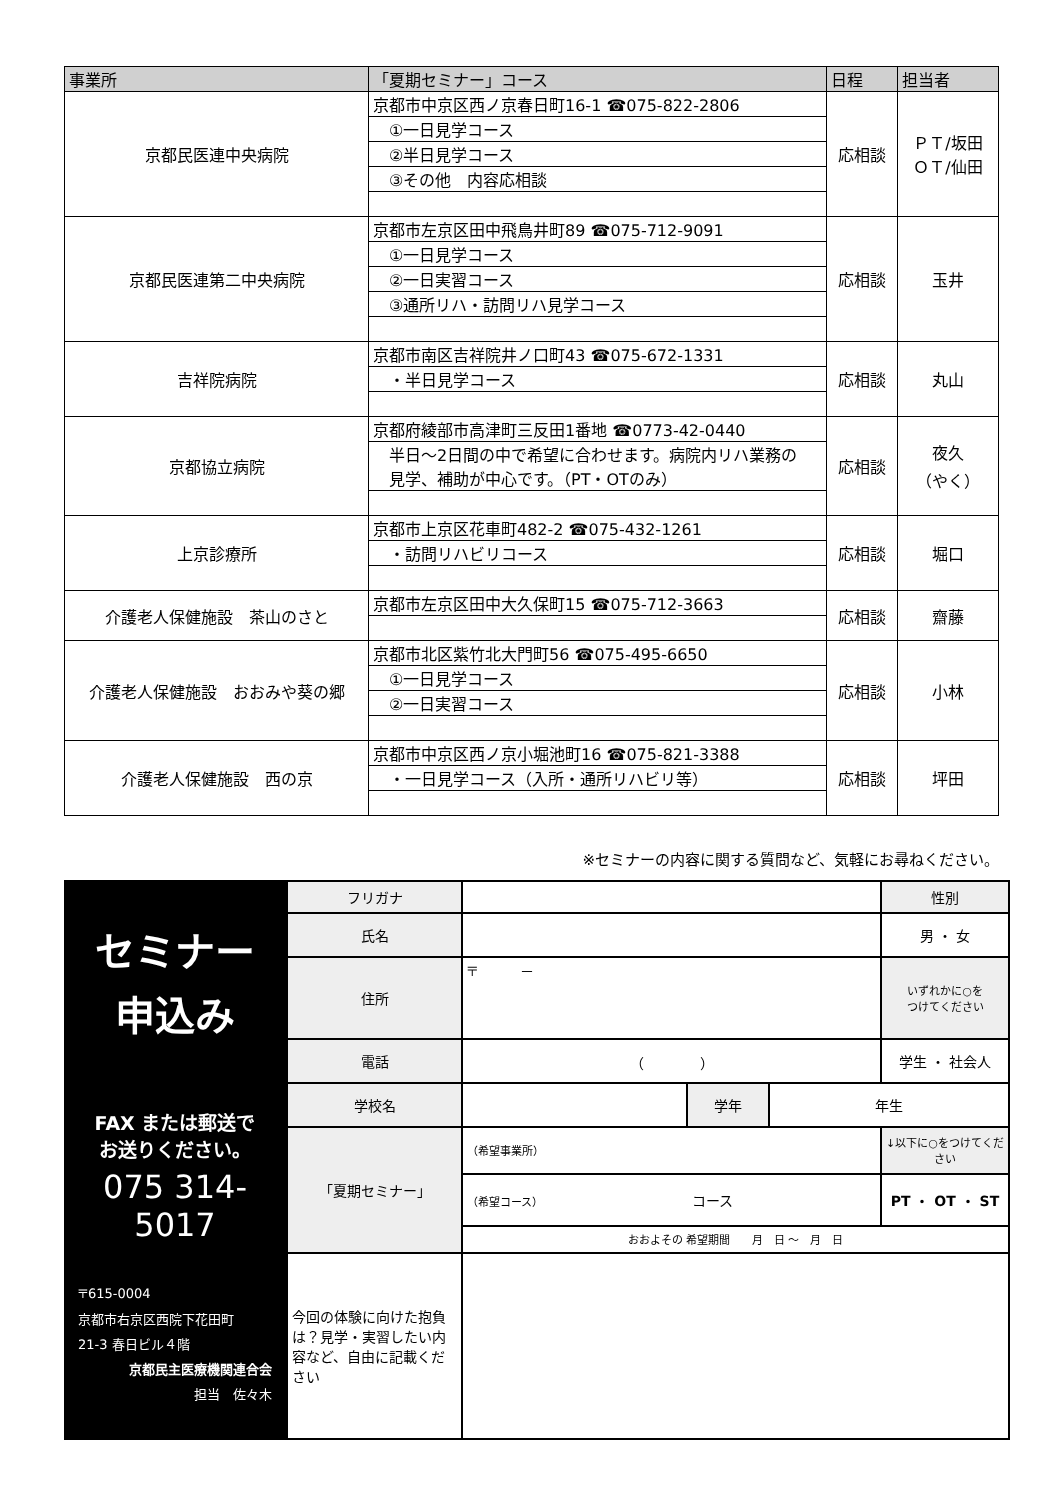| 事業所 | 「夏期セミナー」コース | 日程 | 担当者 |
| --- | --- | --- | --- |
| 京都民医連中央病院 | 京都市中京区西ノ京春日町16-1 ☎075-822-2806 | 応相談 | ＰＴ/坂田 ＯＴ/仙田 |
| | ①一日見学コース | | |
| | ②半日見学コース | | |
| | ③その他 内容応相談 | | |
| 京都民医連第二中央病院 | 京都市左京区田中飛鳥井町89 ☎075-712-9091 | 応相談 | 玉井 |
| | ①一日見学コース | | |
| | ②一日実習コース | | |
| | ③通所リハ・訪問リハ見学コース | | |
| 吉祥院病院 | 京都市南区吉祥院井ノ口町43 ☎075-672-1331 | 応相談 | 丸山 |
| | ・半日見学コース | | |
| 京都協立病院 | 京都府綾部市高津町三反田1番地 ☎0773-42-0440 | 応相談 | 夜久 （やく） |
| | 半日～2日間の中で希望に合わせます。病院内リハ業務の 見学、補助が中心です。（PT・OTのみ） | | |
| 上京診療所 | 京都市上京区花車町482-2 ☎075-432-1261 | 応相談 | 堀口 |
| | ・訪問リハビリコース | | |
| 介護老人保健施設 茶山のさと | 京都市左京区田中大久保町15 ☎075-712-3663 | 応相談 | 齋藤 |
| 介護老人保健施設 おおみや葵の郷 | 京都市北区紫竹北大門町56 ☎075-495-6650 | 応相談 | 小林 |
| | ①一日見学コース | | |
| | ②一日実習コース | | |
| 介護老人保健施設 西の京 | 京都市中京区西ノ京小堀池町16 ☎075-821-3388 | 応相談 | 坪田 |
| | ・一日見学コース（入所・通所リハビリ等） | | |
※セミナーの内容に関する質問など、気軽にお尋ねください。
セミナー
申込み
FAX または郵送で
お送りください。
075 314-5017
〒615-0004
京都市右京区西院下花田町
21-3 春日ビル４階
京都民主医療機関連合会
担当　佐々木
| フリガナ | | | | 性別 |
| 氏名 | | | | 男 ・ 女 |
| 住所 | 〒 － | | | いずれかに○を つけてください |
| 電話 | （ ） | | | 学生 ・ 社会人 |
| 学校名 | | 学年 | 年生 | |
| 「夏期セミナー」 | （希望事業所） | | | ↓以下に○をつけてください |
| | （希望コース） コース | | | PT ・ OT ・ ST |
| | おおよその 希望期間 月 日 ～ 月 日 | | | |
| 今回の体験に向けた抱負は？見学・実習したい内容など、自由に記載ください | | | | |